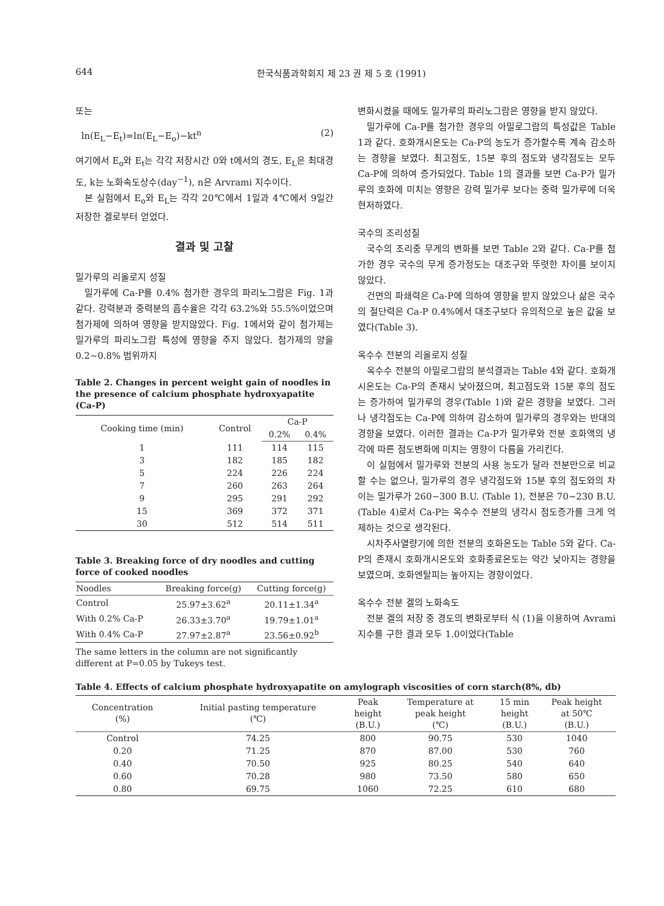644 한국식품과학회지 제 23 권 제 5 호 (1991)
또는
ln(E<sub>L</sub>−E<sub>t</sub>)=ln(E<sub>L</sub>−E<sub>o</sub>)−kt<sup>n</sup> (2)
여기에서 E<sub>o</sub>와 E<sub>t</sub>는 각각 저장시간 0와 t에서의 경도, E<sub>L</sub>은 최대경도, k는 노화속도상수(day<sup>−1</sup>), n은 Arvrami 지수이다.
본 실험에서 E<sub>o</sub>와 E<sub>L</sub>는 각각 20℃에서 1일과 4℃에서 9일간 저장한 겔로부터 얻었다.
결과 및 고찰
밀가루의 리올로지 성질
밀가루에 Ca-P를 0.4% 첨가한 경우의 파리노그람은 Fig. 1과 같다. 강력분과 중력분의 흡수율은 각각 63.2%와 55.5%이었으며 첨가제에 의하여 영향을 받지않았다. Fig. 1에서와 같이 첨가제는 밀가루의 파리노그람 특성에 영향을 주지 않았다. 첨가제의 양을 0.2~0.8% 범위까지
Table 2. Changes in percent weight gain of noodles in the presence of calcium phosphate hydroxyapatite (Ca-P)
| Cooking time (min) | Control | Ca-P | |
| --- | --- | --- | --- |
| | | 0.2% | 0.4% |
| 1 | 111 | 114 | 115 |
| 3 | 182 | 185 | 182 |
| 5 | 224 | 226 | 224 |
| 7 | 260 | 263 | 264 |
| 9 | 295 | 291 | 292 |
| 15 | 369 | 372 | 371 |
| 30 | 512 | 514 | 511 |
Table 3. Breaking force of dry noodles and cutting force of cooked noodles
| Noodles | Breaking force(g) | Cutting force(g) |
| --- | --- | --- |
| Control | 25.97±3.62<sup>a</sup> | 20.11±1.34<sup>a</sup> |
| With 0.2% Ca-P | 26.33±3.70<sup>a</sup> | 19.79±1.01<sup>a</sup> |
| With 0.4% Ca-P | 27.97±2.87<sup>a</sup> | 23.56±0.92<sup>b</sup> |
The same letters in the column are not significantly different at P=0.05 by Tukeys test.
변화시켰을 때에도 밀가루의 파리노그람은 영향을 받지 않았다.
밀가루에 Ca-P를 첨가한 경우의 아밀로그람의 특성값은 Table 1과 같다. 호화개시온도는 Ca-P의 농도가 증가할수록 계속 감소하는 경향을 보였다. 최고점도, 15분 후의 점도와 냉각점도는 모두 Ca-P에 의하여 증가되었다. Table 1의 결과를 보면 Ca-P가 밀가루의 호화에 미치는 영향은 강력 밀가루 보다는 중력 밀가루에 더욱 현저하였다.
국수의 조리성질
국수의 조리중 무게의 변화를 보면 Table 2와 같다. Ca-P를 첨가한 경우 국수의 무게 증가정도는 대조구와 뚜렷한 차이를 보이지 않았다.
건면의 파쇄력은 Ca-P에 의하여 영향을 받지 않았으나 삶은 국수의 절단력은 Ca-P 0.4%에서 대조구보다 유의적으로 높은 값을 보였다(Table 3).
옥수수 전분의 리올로지 성질
옥수수 전분의 아밀로그람의 분석결과는 Table 4와 같다. 호화개시온도는 Ca-P의 존재시 낮아졌으며, 최고점도와 15분 후의 점도는 증가하여 밀가루의 경우(Table 1)와 같은 경향을 보였다. 그러나 냉각점도는 Ca-P에 의하여 감소하여 밀가루의 경우와는 반대의 경향을 보였다. 이러한 결과는 Ca-P가 밀가루와 전분 호화액의 냉각에 따른 점도변화에 미치는 영향이 다름을 가리킨다.
이 실험에서 밀가루와 전분의 사용 농도가 달라 전분만으로 비교할 수는 없으나, 밀가루의 경우 냉각점도와 15분 후의 점도와의 차이는 밀가루가 260~300 B.U. (Table 1), 전분은 70~230 B.U.(Table 4)로서 Ca-P는 옥수수 전분의 냉각시 점도증가를 크게 억제하는 것으로 생각된다.
시차주사열량기에 의한 전분의 호화온도는 Table 5와 같다. Ca-P의 존재시 호화개시온도와 호화종료온도는 약간 낮아지는 경향을 보였으며, 호화엔탈피는 높아지는 경향이었다.
옥수수 전분 겔의 노화속도
전분 겔의 저장 중 경도의 변화로부터 식 (1)을 이용하여 Avrami 지수를 구한 결과 모두 1.0이었다(Table
Table 4. Effects of calcium phosphate hydroxyapatite on amylograph viscosities of corn starch(8%, db)
| Concentration (%) | Initial pasting temperature (℃) | Peak height (B.U.) | Temperature at peak height (℃) | 15 min height (B.U.) | Peak height at 50℃ (B.U.) |
| --- | --- | --- | --- | --- | --- |
| Control | 74.25 | 800 | 90.75 | 530 | 1040 |
| 0.20 | 71.25 | 870 | 87.00 | 530 | 760 |
| 0.40 | 70.50 | 925 | 80.25 | 540 | 640 |
| 0.60 | 70.28 | 980 | 73.50 | 580 | 650 |
| 0.80 | 69.75 | 1060 | 72.25 | 610 | 680 |